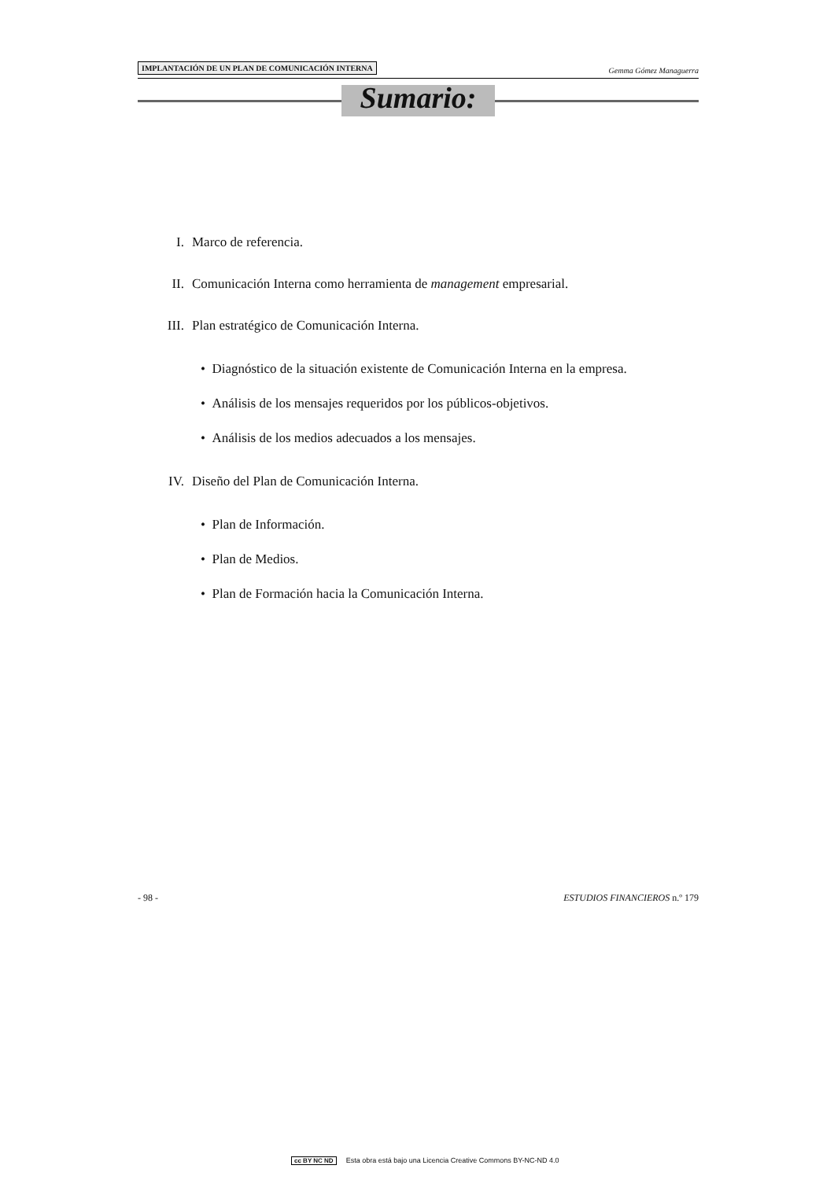IMPLANTACIÓN DE UN PLAN DE COMUNICACIÓN INTERNA Gemma Gómez Managuerra
Sumario:
I. Marco de referencia.
II. Comunicación Interna como herramienta de management empresarial.
III. Plan estratégico de Comunicación Interna.
• Diagnóstico de la situación existente de Comunicación Interna en la empresa.
• Análisis de los mensajes requeridos por los públicos-objetivos.
• Análisis de los medios adecuados a los mensajes.
IV. Diseño del Plan de Comunicación Interna.
• Plan de Información.
• Plan de Medios.
• Plan de Formación hacia la Comunicación Interna.
- 98 - ESTUDIOS FINANCIEROS n.º 179
cc BY NC ND Esta obra está bajo una Licencia Creative Commons BY-NC-ND 4.0